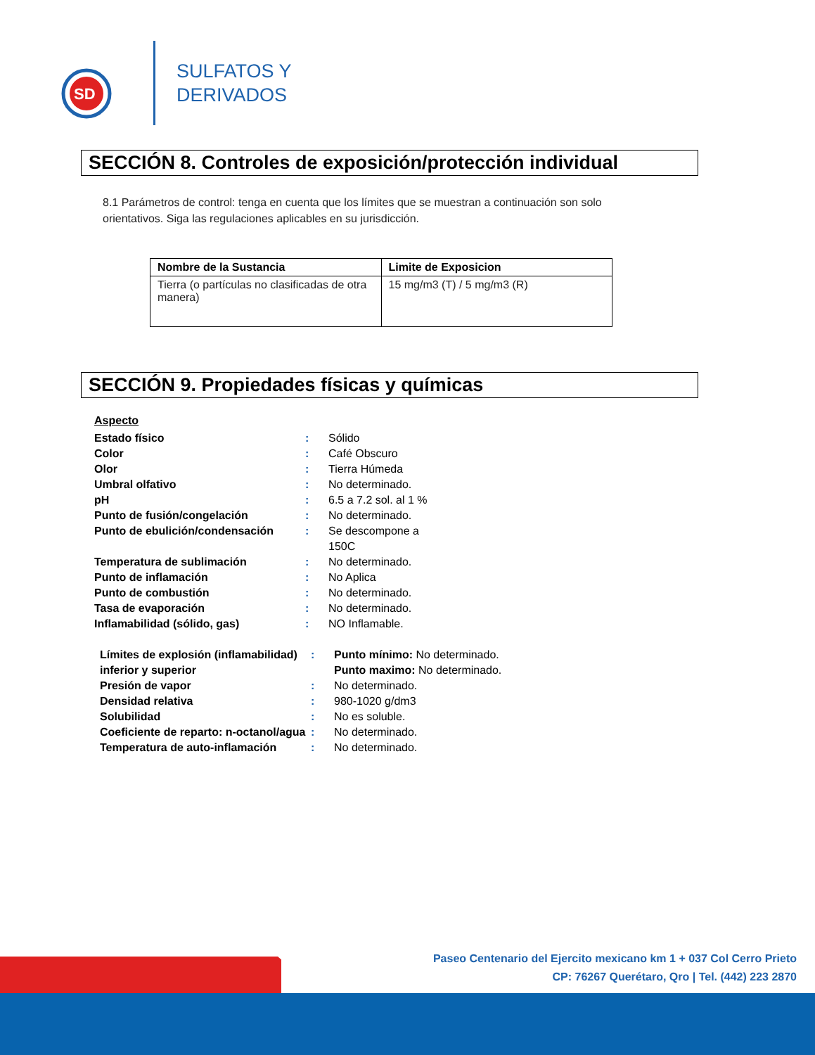SD
SULFATOS Y
DERIVADOS
SECCIÓN 8. Controles de exposición/protección individual
8.1 Parámetros de control: tenga en cuenta que los límites que se muestran a continuación son solo orientativos. Siga las regulaciones aplicables en su jurisdicción.
| Nombre de la Sustancia | Limite de Exposicion |
| --- | --- |
| Tierra (o partículas no clasificadas de otra manera) | 15 mg/m3 (T) / 5 mg/m3 (R) |
SECCIÓN 9. Propiedades físicas y químicas
Aspecto
Estado físico : Sólido
Color : Café Obscuro
Olor : Tierra Húmeda
Umbral olfativo : No determinado.
pH : 6.5 a 7.2 sol. al 1 %
Punto de fusión/congelación : No determinado.
Punto de ebulición/condensación : Se descompone a
150C
Temperatura de sublimación : No determinado.
Punto de inflamación : No Aplica
Punto de combustión : No determinado.
Tasa de evaporación : No determinado.
Inflamabilidad (sólido, gas) : NO Inflamable.
Límites de explosión (inflamabilidad) inferior y superior
: Punto mínimo: No determinado.
Punto maximo: No determinado.
Presión de vapor : No determinado.
Densidad relativa : 980-1020 g/dm3
Solubilidad : No es soluble.
Coeficiente de reparto: n-octanol/agua
: No determinado.
Temperatura de auto-inflamación : No determinado.
Paseo Centenario del Ejercito mexicano km 1 + 037 Col Cerro Prieto
CP: 76267 Querétaro, Qro | Tel. (442) 223 2870